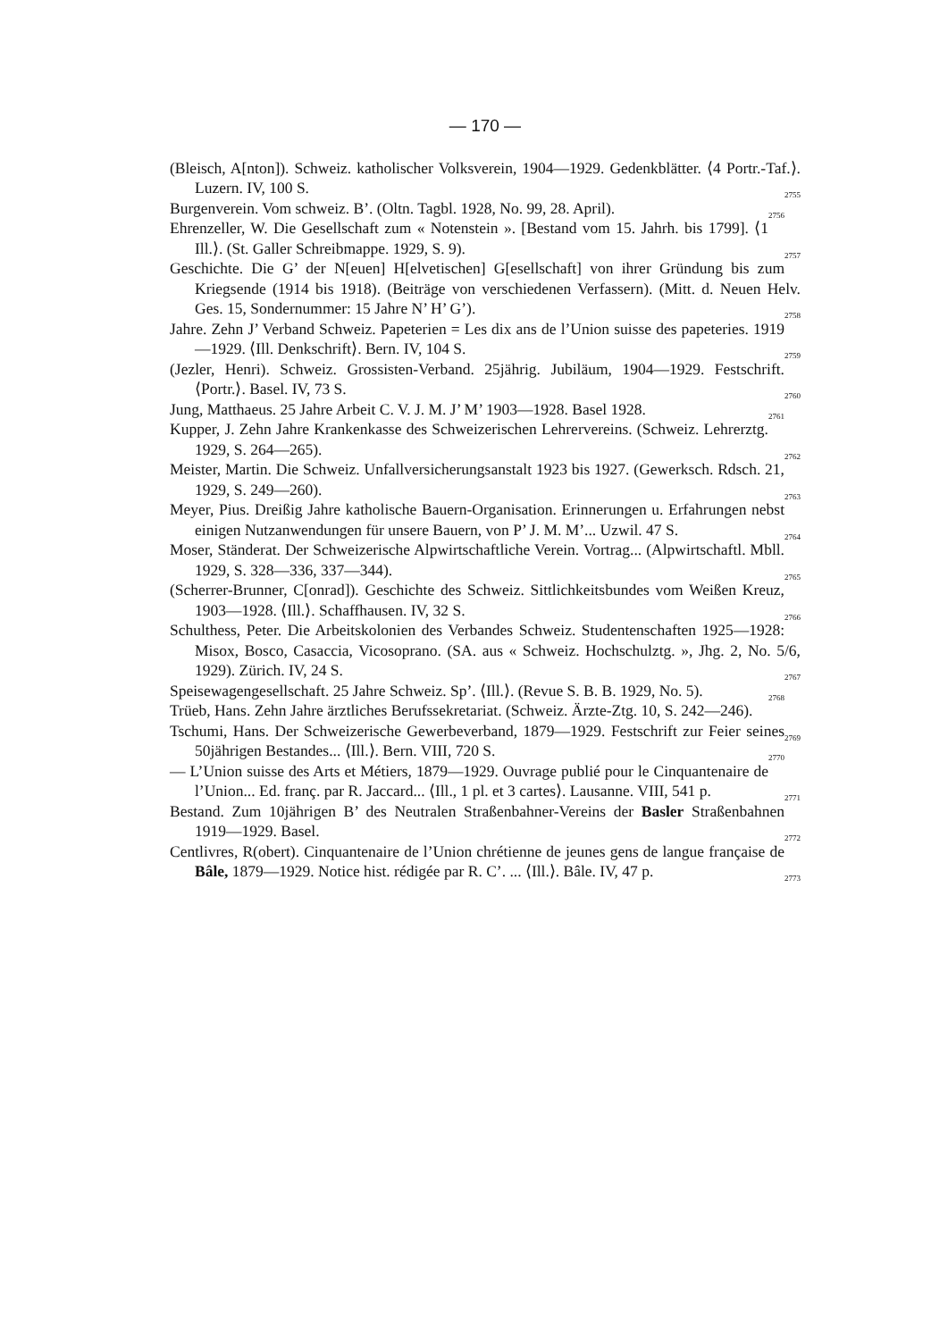— 170 —
(Bleisch, A[nton]). Schweiz. katholischer Volksverein, 1904—1929. Gedenkblätter. ⟨4 Portr.-Taf.⟩. Luzern. IV, 100 S. 2755
Burgenverein. Vom schweiz. B’. (Oltn. Tagbl. 1928, No. 99, 28. April). 2756
Ehrenzeller, W. Die Gesellschaft zum « Notenstein ». [Bestand vom 15. Jahrh. bis 1799]. ⟨1 Ill.⟩. (St. Galler Schreibmappe. 1929, S. 9). 2757
Geschichte. Die G’ der N[euen] H[elvetischen] G[esellschaft] von ihrer Gründung bis zum Kriegsende (1914 bis 1918). (Beiträge von verschiedenen Verfassern). (Mitt. d. Neuen Helv. Ges. 15, Sondernummer: 15 Jahre N’ H’ G’). 2758
Jahre. Zehn J’ Verband Schweiz. Papeterien = Les dix ans de l’Union suisse des papeteries. 1919—1929. ⟨Ill. Denkschrift⟩. Bern. IV, 104 S. 2759
(Jezler, Henri). Schweiz. Grossisten-Verband. 25jährig. Jubiläum, 1904—1929. Festschrift. ⟨Portr.⟩. Basel. IV, 73 S. 2760
Jung, Matthaeus. 25 Jahre Arbeit C. V. J. M. J’ M’ 1903—1928. Basel 1928. 2761
Kupper, J. Zehn Jahre Krankenkasse des Schweizerischen Lehrervereins. (Schweiz. Lehrerztg. 1929, S. 264—265). 2762
Meister, Martin. Die Schweiz. Unfallversicherungsanstalt 1923 bis 1927. (Gewerksch. Rdsch. 21, 1929, S. 249—260). 2763
Meyer, Pius. Dreißig Jahre katholische Bauern-Organisation. Erinnerungen u. Erfahrungen nebst einigen Nutzanwendungen für unsere Bauern, von P’ J. M. M’... Uzwil. 47 S. 2764
Moser, Ständerat. Der Schweizerische Alpwirtschaftliche Verein. Vortrag... (Alpwirtschaftl. Mbll. 1929, S. 328—336, 337—344). 2765
(Scherrer-Brunner, C[onrad]). Geschichte des Schweiz. Sittlichkeitsbundes vom Weißen Kreuz, 1903—1928. ⟨Ill.⟩. Schaffhausen. IV, 32 S. 2766
Schulthess, Peter. Die Arbeitskolonien des Verbandes Schweiz. Studentenschaften 1925—1928: Misox, Bosco, Casaccia, Vicosoprano. (SA. aus « Schweiz. Hochschulztg. », Jhg. 2, No. 5/6, 1929). Zürich. IV, 24 S. 2767
Speisewagengesellschaft. 25 Jahre Schweiz. Sp’. ⟨Ill.⟩. (Revue S. B. B. 1929, No. 5). 2768
Trüeb, Hans. Zehn Jahre ärztliches Berufssekretariat. (Schweiz. Ärzte-Ztg. 10, S. 242—246). 2769
Tschumi, Hans. Der Schweizerische Gewerbeverband, 1879—1929. Festschrift zur Feier seines 50jährigen Bestandes... ⟨Ill.⟩. Bern. VIII, 720 S. 2770
— L’Union suisse des Arts et Métiers, 1879—1929. Ouvrage publié pour le Cinquantenaire de l’Union... Ed. franç. par R. Jaccard... ⟨Ill., 1 pl. et 3 cartes⟩. Lausanne. VIII, 541 p. 2771
Bestand. Zum 10jährigen B’ des Neutralen Straßenbahner-Vereins der Basler Straßenbahnen 1919—1929. Basel. 2772
Centlivres, R(obert). Cinquantenaire de l’Union chrétienne de jeunes gens de langue française de Bâle, 1879—1929. Notice hist. rédigée par R. C’. ... ⟨Ill.⟩. Bâle. IV, 47 p. 2773